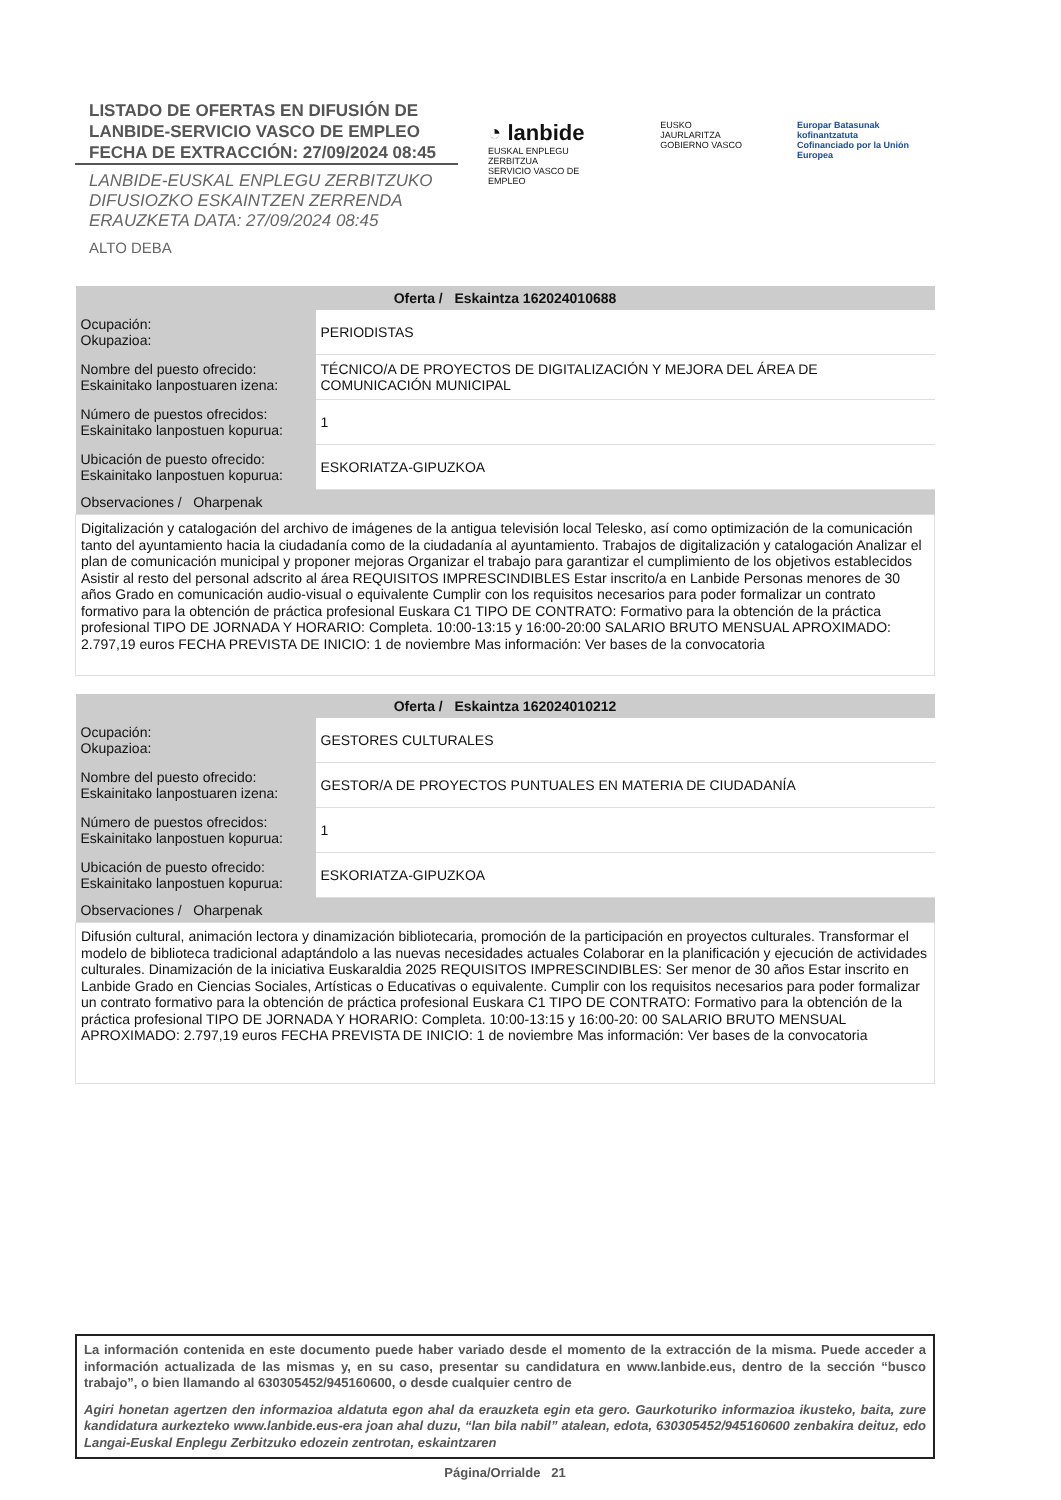LISTADO DE OFERTAS EN DIFUSIÓN DE
LANBIDE-SERVICIO VASCO DE EMPLEO
FECHA DE EXTRACCIÓN: 27/09/2024 08:45
LANBIDE-EUSKAL ENPLEGU ZERBITZUKO
DIFUSIOZKO ESKAINTZEN ZERRENDA
ERAUZKETA DATA: 27/09/2024 08:45
ALTO DEBA
◔ lanbide
EUSKAL ENPLEGU ZERBITZUA
SERVICIO VASCO DE EMPLEO
EUSKO JAURLARITZA
GOBIERNO VASCO
Europar Batasunak kofinantzatuta
Cofinanciado por la Unión Europea
| Oferta / Eskaintza 162024010688 | |
| --- | --- |
| Ocupación: Okupazioa: | PERIODISTAS |
| Nombre del puesto ofrecido: Eskainitako lanpostuaren izena: | TÉCNICO/A DE PROYECTOS DE DIGITALIZACIÓN Y MEJORA DEL ÁREA DE COMUNICACIÓN MUNICIPAL |
| Número de puestos ofrecidos: Eskainitako lanpostuen kopurua: | 1 |
| Ubicación de puesto ofrecido: Eskainitako lanpostuen kopurua: | ESKORIATZA-GIPUZKOA |
| Observaciones / Oharpenak | |
| Digitalización y catalogación del archivo de imágenes de la antigua televisión local Telesko, así como optimización de la comunicación tanto del ayuntamiento hacia la ciudadanía como de la ciudadanía al ayuntamiento. Trabajos de digitalización y catalogación Analizar el plan de comunicación municipal y proponer mejoras Organizar el trabajo para garantizar el cumplimiento de los objetivos establecidos Asistir al resto del personal adscrito al área REQUISITOS IMPRESCINDIBLES Estar inscrito/a en Lanbide Personas menores de 30 años Grado en comunicación audio-visual o equivalente Cumplir con los requisitos necesarios para poder formalizar un contrato formativo para la obtención de práctica profesional Euskara C1 TIPO DE CONTRATO: Formativo para la obtención de la práctica profesional TIPO DE JORNADA Y HORARIO: Completa. 10:00-13:15 y 16:00-20:00 SALARIO BRUTO MENSUAL APROXIMADO: 2.797,19 euros FECHA PREVISTA DE INICIO: 1 de noviembre Mas información: Ver bases de la convocatoria | |
| Oferta / Eskaintza 162024010212 | |
| --- | --- |
| Ocupación: Okupazioa: | GESTORES CULTURALES |
| Nombre del puesto ofrecido: Eskainitako lanpostuaren izena: | GESTOR/A DE PROYECTOS PUNTUALES EN MATERIA DE CIUDADANÍA |
| Número de puestos ofrecidos: Eskainitako lanpostuen kopurua: | 1 |
| Ubicación de puesto ofrecido: Eskainitako lanpostuen kopurua: | ESKORIATZA-GIPUZKOA |
| Observaciones / Oharpenak | |
| Difusión cultural, animación lectora y dinamización bibliotecaria, promoción de la participación en proyectos culturales. Transformar el modelo de biblioteca tradicional adaptándolo a las nuevas necesidades actuales Colaborar en la planificación y ejecución de actividades culturales. Dinamización de la iniciativa Euskaraldia 2025 REQUISITOS IMPRESCINDIBLES: Ser menor de 30 años Estar inscrito en Lanbide Grado en Ciencias Sociales, Artísticas o Educativas o equivalente. Cumplir con los requisitos necesarios para poder formalizar un contrato formativo para la obtención de práctica profesional Euskara C1 TIPO DE CONTRATO: Formativo para la obtención de la práctica profesional TIPO DE JORNADA Y HORARIO: Completa. 10:00-13:15 y 16:00-20: 00 SALARIO BRUTO MENSUAL APROXIMADO: 2.797,19 euros FECHA PREVISTA DE INICIO: 1 de noviembre Mas información: Ver bases de la convocatoria | |
La información contenida en este documento puede haber variado desde el momento de la extracción de la misma. Puede acceder a información actualizada de las mismas y, en su caso, presentar su candidatura en www.lanbide.eus, dentro de la sección “busco trabajo”, o bien llamando al 630305452/945160600, o desde cualquier centro de
Agiri honetan agertzen den informazioa aldatuta egon ahal da erauzketa egin eta gero. Gaurkoturiko informazioa ikusteko, baita, zure kandidatura aurkezteko www.lanbide.eus-era joan ahal duzu, “lan bila nabil” atalean, edota, 630305452/945160600 zenbakira deituz, edo Langai-Euskal Enplegu Zerbitzuko edozein zentrotan, eskaintzaren
Página/Orrialde 21